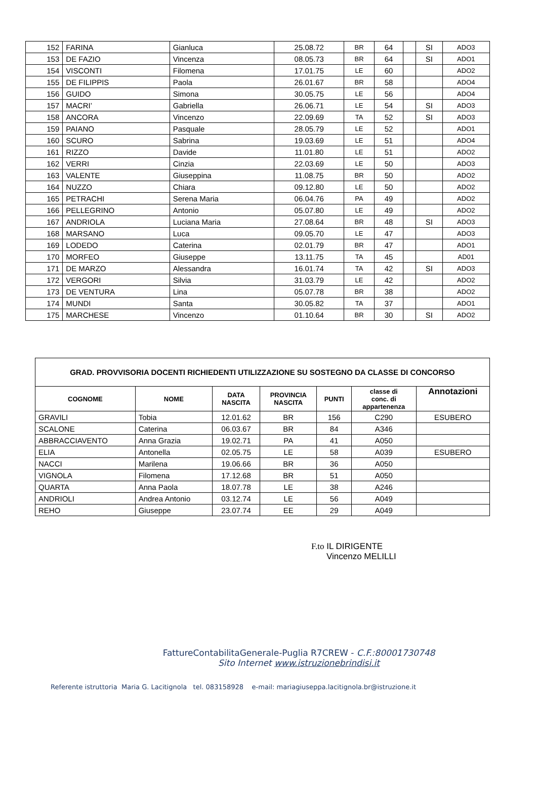| 152 | FARINA | Gianluca | 25.08.72 | BR | 64 | | SI | ADO3 |
| 153 | DE FAZIO | Vincenza | 08.05.73 | BR | 64 | | SI | ADO1 |
| 154 | VISCONTI | Filomena | 17.01.75 | LE | 60 | | | ADO2 |
| 155 | DE FILIPPIS | Paola | 26.01.67 | BR | 58 | | | ADO4 |
| 156 | GUIDO | Simona | 30.05.75 | LE | 56 | | | ADO4 |
| 157 | MACRI’ | Gabriella | 26.06.71 | LE | 54 | | SI | ADO3 |
| 158 | ANCORA | Vincenzo | 22.09.69 | TA | 52 | | SI | ADO3 |
| 159 | PAIANO | Pasquale | 28.05.79 | LE | 52 | | | ADO1 |
| 160 | SCURO | Sabrina | 19.03.69 | LE | 51 | | | ADO4 |
| 161 | RIZZO | Davide | 11.01.80 | LE | 51 | | | ADO2 |
| 162 | VERRI | Cinzia | 22.03.69 | LE | 50 | | | ADO3 |
| 163 | VALENTE | Giuseppina | 11.08.75 | BR | 50 | | | ADO2 |
| 164 | NUZZO | Chiara | 09.12.80 | LE | 50 | | | ADO2 |
| 165 | PETRACHI | Serena Maria | 06.04.76 | PA | 49 | | | ADO2 |
| 166 | PELLEGRINO | Antonio | 05.07.80 | LE | 49 | | | ADO2 |
| 167 | ANDRIOLA | Luciana Maria | 27.08.64 | BR | 48 | | SI | ADO3 |
| 168 | MARSANO | Luca | 09.05.70 | LE | 47 | | | ADO3 |
| 169 | LODEDO | Caterina | 02.01.79 | BR | 47 | | | ADO1 |
| 170 | MORFEO | Giuseppe | 13.11.75 | TA | 45 | | | AD01 |
| 171 | DE MARZO | Alessandra | 16.01.74 | TA | 42 | | SI | ADO3 |
| 172 | VERGORI | Silvia | 31.03.79 | LE | 42 | | | ADO2 |
| 173 | DE VENTURA | Lina | 05.07.78 | BR | 38 | | | ADO2 |
| 174 | MUNDI | Santa | 30.05.82 | TA | 37 | | | ADO1 |
| 175 | MARCHESE | Vincenzo | 01.10.64 | BR | 30 | | SI | ADO2 |
| GRAD. PROVVISORIA DOCENTI RICHIEDENTI UTILIZZAZIONE SU SOSTEGNO DA CLASSE DI CONCORSO | | | | | | |
| --- | --- | --- | --- | --- | --- | --- |
| COGNOME | NOME | DATA NASCITA | PROVINCIA NASCITA | PUNTI | classe di conc. di appartenenza | Annotazioni |
| GRAVILI | Tobia | 12.01.62 | BR | 156 | C290 | ESUBERO |
| SCALONE | Caterina | 06.03.67 | BR | 84 | A346 | |
| ABBRACCIAVENTO | Anna Grazia | 19.02.71 | PA | 41 | A050 | |
| ELIA | Antonella | 02.05.75 | LE | 58 | A039 | ESUBERO |
| NACCI | Marilena | 19.06.66 | BR | 36 | A050 | |
| VIGNOLA | Filomena | 17.12.68 | BR | 51 | A050 | |
| QUARTA | Anna Paola | 18.07.78 | LE | 38 | A246 | |
| ANDRIOLI | Andrea Antonio | 03.12.74 | LE | 56 | A049 | |
| REHO | Giuseppe | 23.07.74 | EE | 29 | A049 | |
F.to IL DIRIGENTE
Vincenzo MELILLI
FattureContabilitaGenerale-Puglia R7CREW - C.F.:80001730748
Sito Internet www.istruzionebrindisi.it
Referente istruttoria Maria G. Lacitignola tel. 083158928 e-mail: mariagiuseppa.lacitignola.br@istruzione.it